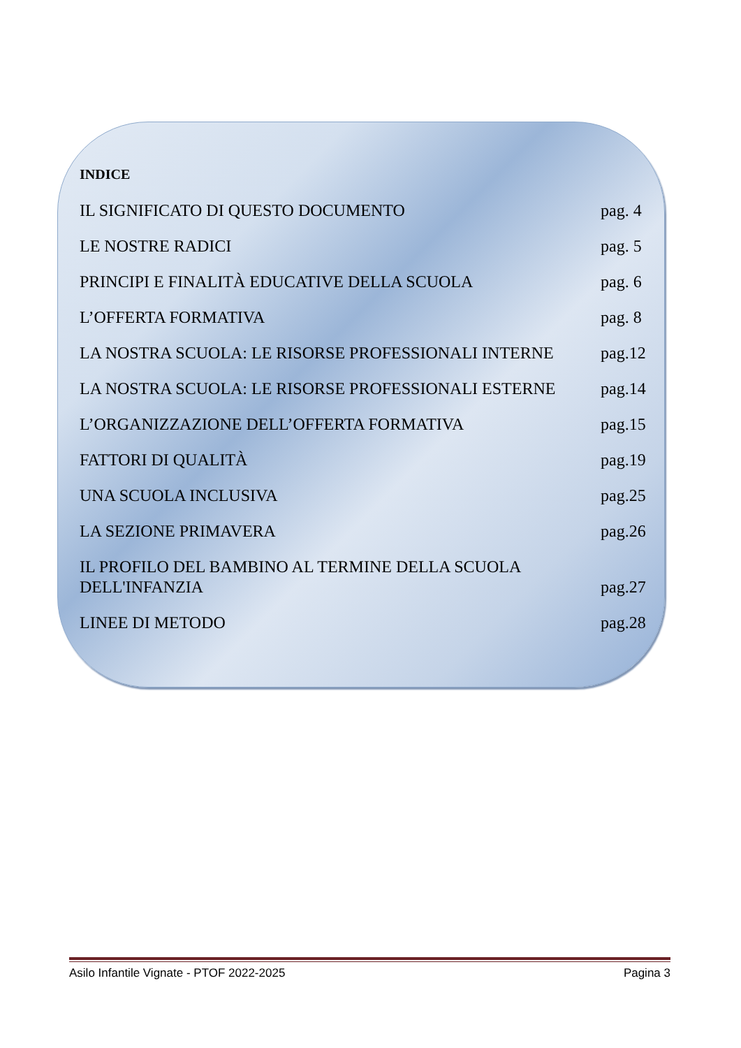INDICE
IL SIGNIFICATO DI QUESTO DOCUMENTO pag. 4
LE NOSTRE RADICI pag. 5
PRINCIPI E FINALITÀ EDUCATIVE DELLA SCUOLA pag. 6
L’OFFERTA FORMATIVA pag. 8
LA NOSTRA SCUOLA: LE RISORSE PROFESSIONALI INTERNE pag.12
LA NOSTRA SCUOLA: LE RISORSE PROFESSIONALI ESTERNE pag.14
L’ORGANIZZAZIONE DELL’OFFERTA FORMATIVA pag.15
FATTORI DI QUALITÀ pag.19
UNA SCUOLA INCLUSIVA pag.25
LA SEZIONE PRIMAVERA pag.26
IL PROFILO DEL BAMBINO AL TERMINE DELLA SCUOLA
DELL'INFANZIA pag.27
LINEE DI METODO pag.28
Asilo Infantile Vignate - PTOF 2022-2025 Pagina 3